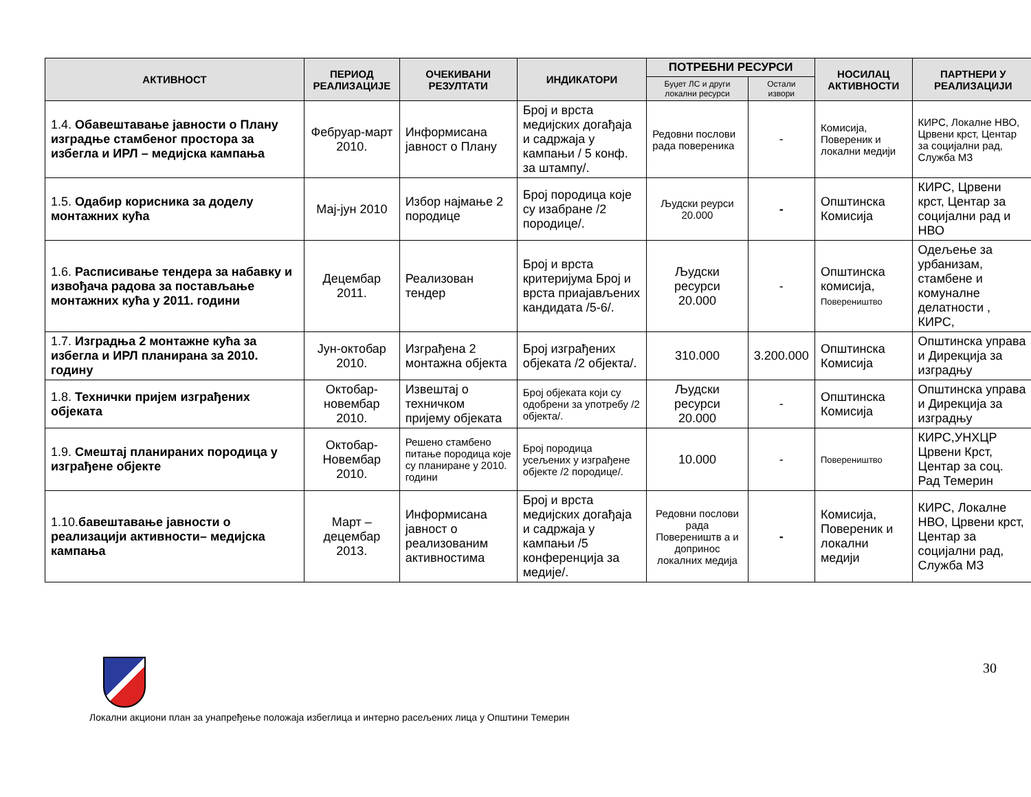| АКТИВНОСТ | ПЕРИОД РЕАЛИЗАЦИЈЕ | ОЧЕКИВАНИ РЕЗУЛТАТИ | ИНДИКАТОРИ | ПОТРЕБНИ РЕСУРСИ | | НОСИЛАЦ АКТИВНОСТИ | ПАРТНЕРИ У РЕАЛИЗАЦИЈИ |
| --- | --- | --- | --- | --- | --- | --- | --- |
| | | | | Буџет ЛС и други локални ресурси | Остали извори | | |
| 1.4. Обавештавање јавности о Плану изградње стамбеног простора за избегла и ИРЛ – медијска кампања | Фебруар-март 2010. | Информисана јавност о Плану | Број и врста медијских догађаја и садржаја у кампањи / 5 конф. за штампу/. | Редовни послови рада повереника | - | Комисија, Повереник и локални медији | КИРС, Локалне НВО, Црвени крст, Центар за социјални рад, Служба МЗ |
| 1.5. Одабир корисника за доделу монтажних кућа | Мај-јун 2010 | Избор најмање 2 породице | Број породица које су изабране /2 породице/. | Људски реурси 20.000 | - | Општинска Комисија | КИРС, Црвени крст, Центар за социјални рад и НВО |
| 1.6. Расписивање тендера за набавку и извођача радова за постављање монтажних кућа у 2011. години | Децембар 2011. | Реализован тендер | Број и врста критеријума Број и врста приајављених кандидата /5-6/. | Људски ресурси 20.000 | - | Општинска комисија, Повереништво | Одељење за урбанизам, стамбене и комуналне делатности , КИРС, |
| 1.7. Изградња 2 монтажне кућа за избегла и ИРЛ планирана за 2010. годину | Јун-октобар 2010. | Изграђена 2 монтажна објекта | Број изграђених објеката /2 објекта/. | 310.000 | 3.200.000 | Општинска Комисија | Општинска управа и Дирекција за изградњу |
| 1.8. Технички пријем изграђених објеката | Октобар-новембар 2010. | Извештај о техничком пријему објеката | Број објеката који су одобрени за употребу /2 објекта/. | Људски ресурси 20.000 | - | Општинска Комисија | Општинска управа и Дирекција за изградњу |
| 1.9. Смештај планираних породица у изграђене објекте | Октобар-Новембар 2010. | Решено стамбено питање породица које су планиране у 2010. години | Број породица усељених у изграђене објекте /2 породице/. | 10.000 | - | Повереништво | КИРС,УНХЦР Црвени Крст, Центар за соц. Рад Темерин |
| 1.10. бавештавање јавности о реализацији активности– медијска кампања | Март – децембар 2013. | Информисана јавност о реализованим активностима | Број и врста медијских догађаја и садржаја у кампањи /5 конференција за медије/. | Редовни послови рада Повереништв а и допринос локалних медија | - | Комисија, Повереник и локални медији | КИРС, Локалне НВО, Црвени крст, Центар за социјални рад, Служба МЗ |
Локални акциони план за унапређење положаја избеглица и интерно расељених лица у Општини Темерин 30